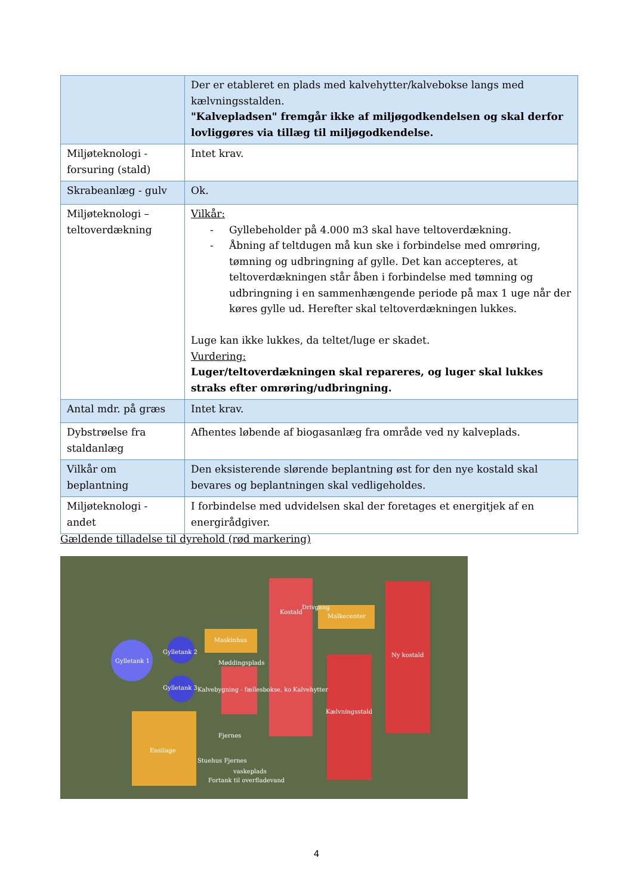| | Der er etableret en plads med kalvehytter/kalvebokse langs med kælvningsstalden. "Kalvepladsen" fremgår ikke af miljøgodkendelsen og skal derfor lovliggøres via tillæg til miljøgodkendelse. |
| Miljøteknologi - forsuring (stald) | Intet krav. |
| Skrabeanlæg - gulv | Ok. |
| Miljøteknologi – teltoverdækning | Vilkår: - Gyllebeholder på 4.000 m3 skal have teltoverdækning. - Åbning af teltdugen må kun ske i forbindelse med omrøring, tømning og udbringning af gylle. Det kan accepteres, at teltoverdækningen står åben i forbindelse med tømning og udbringning i en sammenhængende periode på max 1 uge når der køres gylle ud. Herefter skal teltoverdækningen lukkes. Luge kan ikke lukkes, da teltet/luge er skadet. Vurdering: Luger/teltoverdækningen skal repareres, og luger skal lukkes straks efter omrøring/udbringning. |
| Antal mdr. på græs | Intet krav. |
| Dybstrøelse fra staldanlæg | Afhentes løbende af biogasanlæg fra område ved ny kalveplads. |
| Vilkår om beplantning | Den eksisterende slørende beplantning øst for den nye kostald skal bevares og beplantningen skal vedligeholdes. |
| Miljøteknologi - andet | I forbindelse med udvidelsen skal der foretages et energitjek af en energirådgiver. |
Gældende tilladelse til dyrehold (rød markering)
Gylletank 1
Gylletank 2
Gylletank 3
Maskinhus
Møddingsplads
Kalvebygning - fællesbokse, ko Kalvehytter
Kostald
Drivgang
Malkecenter
Ny kostald
Kælvningsstald
Ensilage
Fjernes
Stuehus Fjernes
vaskeplads
Fortank til overfladevand
4